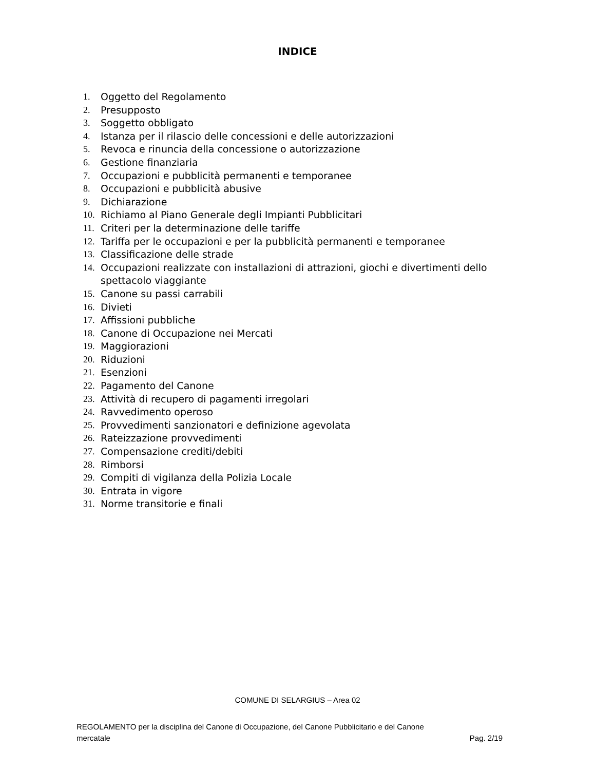INDICE
1. Oggetto del Regolamento
2. Presupposto
3. Soggetto obbligato
4. Istanza per il rilascio delle concessioni e delle autorizzazioni
5. Revoca e rinuncia della concessione o autorizzazione
6. Gestione finanziaria
7. Occupazioni e pubblicità permanenti e temporanee
8. Occupazioni e pubblicità abusive
9. Dichiarazione
10. Richiamo al Piano Generale degli Impianti Pubblicitari
11. Criteri per la determinazione delle tariffe
12. Tariffa per le occupazioni e per la pubblicità permanenti e temporanee
13. Classificazione delle strade
14. Occupazioni realizzate con installazioni di attrazioni, giochi e divertimenti dello spettacolo viaggiante
15. Canone su passi carrabili
16. Divieti
17. Affissioni pubbliche
18. Canone di Occupazione nei Mercati
19. Maggiorazioni
20. Riduzioni
21. Esenzioni
22. Pagamento del Canone
23. Attività di recupero di pagamenti irregolari
24. Ravvedimento operoso
25. Provvedimenti sanzionatori e definizione agevolata
26. Rateizzazione provvedimenti
27. Compensazione crediti/debiti
28. Rimborsi
29. Compiti di vigilanza della Polizia Locale
30. Entrata in vigore
31. Norme transitorie e finali
COMUNE DI SELARGIUS – Area 02
REGOLAMENTO per la disciplina del Canone di Occupazione, del Canone Pubblicitario e del Canone
mercatale Pag. 2/19